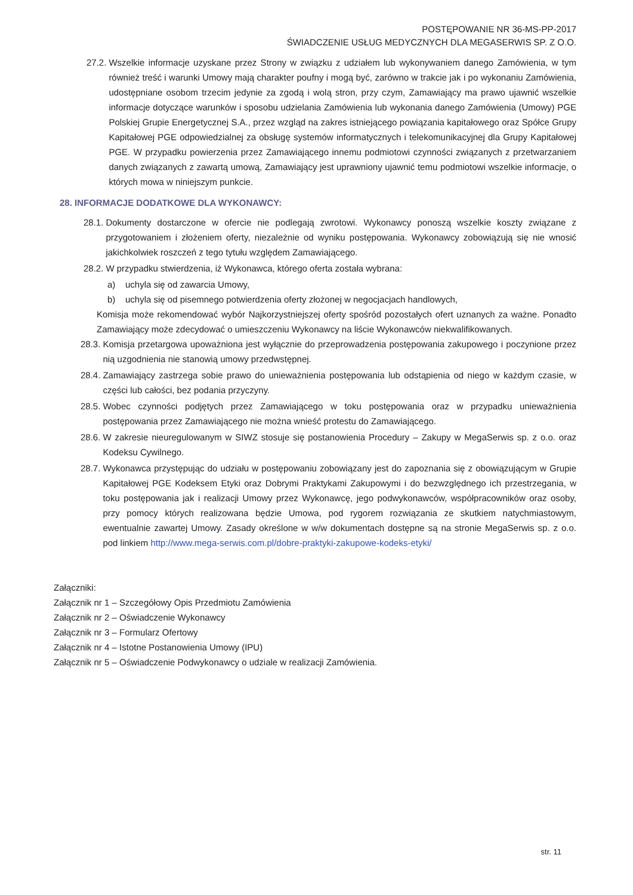POSTĘPOWANIE NR 36-MS-PP-2017
ŚWIADCZENIE USŁUG MEDYCZNYCH DLA MEGASERWIS SP. Z O.O.
27.2. Wszelkie informacje uzyskane przez Strony w związku z udziałem lub wykonywaniem danego Zamówienia, w tym również treść i warunki Umowy mają charakter poufny i mogą być, zarówno w trakcie jak i po wykonaniu Zamówienia, udostępniane osobom trzecim jedynie za zgodą i wolą stron, przy czym, Zamawiający ma prawo ujawnić wszelkie informacje dotyczące warunków i sposobu udzielania Zamówienia lub wykonania danego Zamówienia (Umowy) PGE Polskiej Grupie Energetycznej S.A., przez wzgląd na zakres istniejącego powiązania kapitałowego oraz Spółce Grupy Kapitałowej PGE odpowiedzialnej za obsługę systemów informatycznych i telekomunikacyjnej dla Grupy Kapitałowej PGE. W przypadku powierzenia przez Zamawiającego innemu podmiotowi czynności związanych z przetwarzaniem danych związanych z zawartą umową, Zamawiający jest uprawniony ujawnić temu podmiotowi wszelkie informacje, o których mowa w niniejszym punkcie.
28. INFORMACJE DODATKOWE DLA WYKONAWCY:
28.1. Dokumenty dostarczone w ofercie nie podlegają zwrotowi. Wykonawcy ponoszą wszelkie koszty związane z przygotowaniem i złożeniem oferty, niezależnie od wyniku postępowania. Wykonawcy zobowiązują się nie wnosić jakichkolwiek roszczeń z tego tytułu względem Zamawiającego.
28.2. W przypadku stwierdzenia, iż Wykonawca, którego oferta została wybrana:
a) uchyla się od zawarcia Umowy,
b) uchyla się od pisemnego potwierdzenia oferty złożonej w negocjacjach handlowych,
Komisja może rekomendować wybór Najkorzystniejszej oferty spośród pozostałych ofert uznanych za ważne. Ponadto Zamawiający może zdecydować o umieszczeniu Wykonawcy na liście Wykonawców niekwalifikowanych.
28.3. Komisja przetargowa upoważniona jest wyłącznie do przeprowadzenia postępowania zakupowego i poczynione przez nią uzgodnienia nie stanowią umowy przedwstępnej.
28.4. Zamawiający zastrzega sobie prawo do unieważnienia postępowania lub odstąpienia od niego w każdym czasie, w części lub całości, bez podania przyczyny.
28.5. Wobec czynności podjętych przez Zamawiającego w toku postępowania oraz w przypadku unieważnienia postępowania przez Zamawiającego nie można wnieść protestu do Zamawiającego.
28.6. W zakresie nieuregulowanym w SIWZ stosuje się postanowienia Procedury – Zakupy w MegaSerwis sp. z o.o. oraz Kodeksu Cywilnego.
28.7. Wykonawca przystępując do udziału w postępowaniu zobowiązany jest do zapoznania się z obowiązującym w Grupie Kapitałowej PGE Kodeksem Etyki oraz Dobrymi Praktykami Zakupowymi i do bezwzględnego ich przestrzegania, w toku postępowania jak i realizacji Umowy przez Wykonawcę, jego podwykonawców, współpracowników oraz osoby, przy pomocy których realizowana będzie Umowa, pod rygorem rozwiązania ze skutkiem natychmiastowym, ewentualnie zawartej Umowy. Zasady określone w w/w dokumentach dostępne są na stronie MegaSerwis sp. z o.o. pod linkiem http://www.mega-serwis.com.pl/dobre-praktyki-zakupowe-kodeks-etyki/
Załączniki:
Załącznik nr 1 – Szczegółowy Opis Przedmiotu Zamówienia
Załącznik nr 2 – Oświadczenie Wykonawcy
Załącznik nr 3 – Formularz Ofertowy
Załącznik nr 4 – Istotne Postanowienia Umowy (IPU)
Załącznik nr 5 – Oświadczenie Podwykonawcy o udziale w realizacji Zamówienia.
str. 11